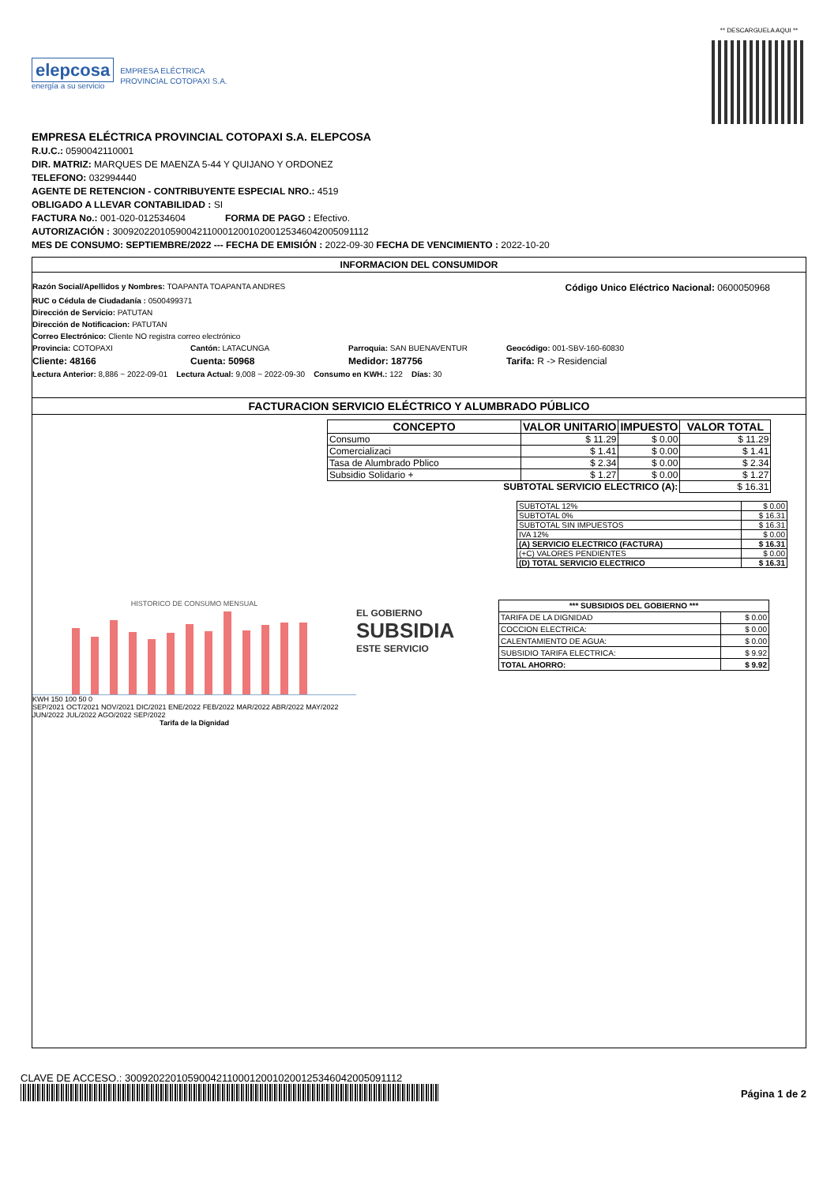elepcosa
energía a su servicio
EMPRESA ELÉCTRICA
PROVINCIAL COTOPAXI S.A.
** DESCARGUELA AQUI **
EMPRESA ELÉCTRICA PROVINCIAL COTOPAXI S.A. ELEPCOSA
R.U.C.: 0590042110001
DIR. MATRIZ: MARQUES DE MAENZA 5-44 Y QUIJANO Y ORDONEZ
TELEFONO: 032994440
AGENTE DE RETENCION - CONTRIBUYENTE ESPECIAL NRO.: 4519
OBLIGADO A LLEVAR CONTABILIDAD : SI
FACTURA No.: 001-020-012534604 FORMA DE PAGO : Efectivo.
AUTORIZACIÓN : 3009202201059004211000120010200125346042005091112
MES DE CONSUMO: SEPTIEMBRE/2022 --- FECHA DE EMISIÓN : 2022-09-30 FECHA DE VENCIMIENTO : 2022-10-20
INFORMACION DEL CONSUMIDOR
Razón Social/Apellidos y Nombres: TOAPANTA TOAPANTA ANDRES Código Unico Eléctrico Nacional: 0600050968
RUC o Cédula de Ciudadanía : 0500499371
Dirección de Servicio: PATUTAN
Dirección de Notificacion: PATUTAN
Correo Electrónico: Cliente NO registra correo electrónico
Provincia: COTOPAXI Cantón: LATACUNGA Parroquia: SAN BUENAVENTUR Geocódigo: 001-SBV-160-60830
Cliente: 48166 Cuenta: 50968 Medidor: 187756 Tarifa: R -> Residencial
Lectura Anterior: 8,886 ~ 2022-09-01 Lectura Actual: 9,008 ~ 2022-09-30 Consumo en KWH.: 122 Días: 30
FACTURACION SERVICIO ELÉCTRICO Y ALUMBRADO PÚBLICO
| CONCEPTO | VALOR UNITARIO | IMPUESTO | VALOR TOTAL |
| --- | --- | --- | --- |
| Consumo | $ 11.29 | $ 0.00 | $ 11.29 |
| Comercializaci | $ 1.41 | $ 0.00 | $ 1.41 |
| Tasa de Alumbrado Pblico | $ 2.34 | $ 0.00 | $ 2.34 |
| Subsidio Solidario + | $ 1.27 | $ 0.00 | $ 1.27 |
| SUBTOTAL SERVICIO ELECTRICO (A): | | | $ 16.31 |
| SUBTOTAL 12% | $ 0.00 |
| SUBTOTAL 0% | $ 16.31 |
| SUBTOTAL SIN IMPUESTOS | $ 16.31 |
| IVA 12% | $ 0.00 |
| (A) SERVICIO ELECTRICO (FACTURA) | $ 16.31 |
| (+C) VALORES PENDIENTES | $ 0.00 |
| (D) TOTAL SERVICIO ELECTRICO | $ 16.31 |
HISTORICO DE CONSUMO MENSUAL
KWH 150 100 50 0
SEP/2021 OCT/2021 NOV/2021 DIC/2021 ENE/2022 FEB/2022 MAR/2022 ABR/2022 MAY/2022 JUN/2022 JUL/2022 AGO/2022 SEP/2022
Tarifa de la Dignidad
EL GOBIERNO
SUBSIDIA
ESTE SERVICIO
| *** SUBSIDIOS DEL GOBIERNO *** | |
| --- | --- |
| TARIFA DE LA DIGNIDAD | $ 0.00 |
| COCCION ELECTRICA: | $ 0.00 |
| CALENTAMIENTO DE AGUA: | $ 0.00 |
| SUBSIDIO TARIFA ELECTRICA: | $ 9.92 |
| TOTAL AHORRO: | $ 9.92 |
CLAVE DE ACCESO.: 3009202201059004211000120010200125346042005091112
Página 1 de 2